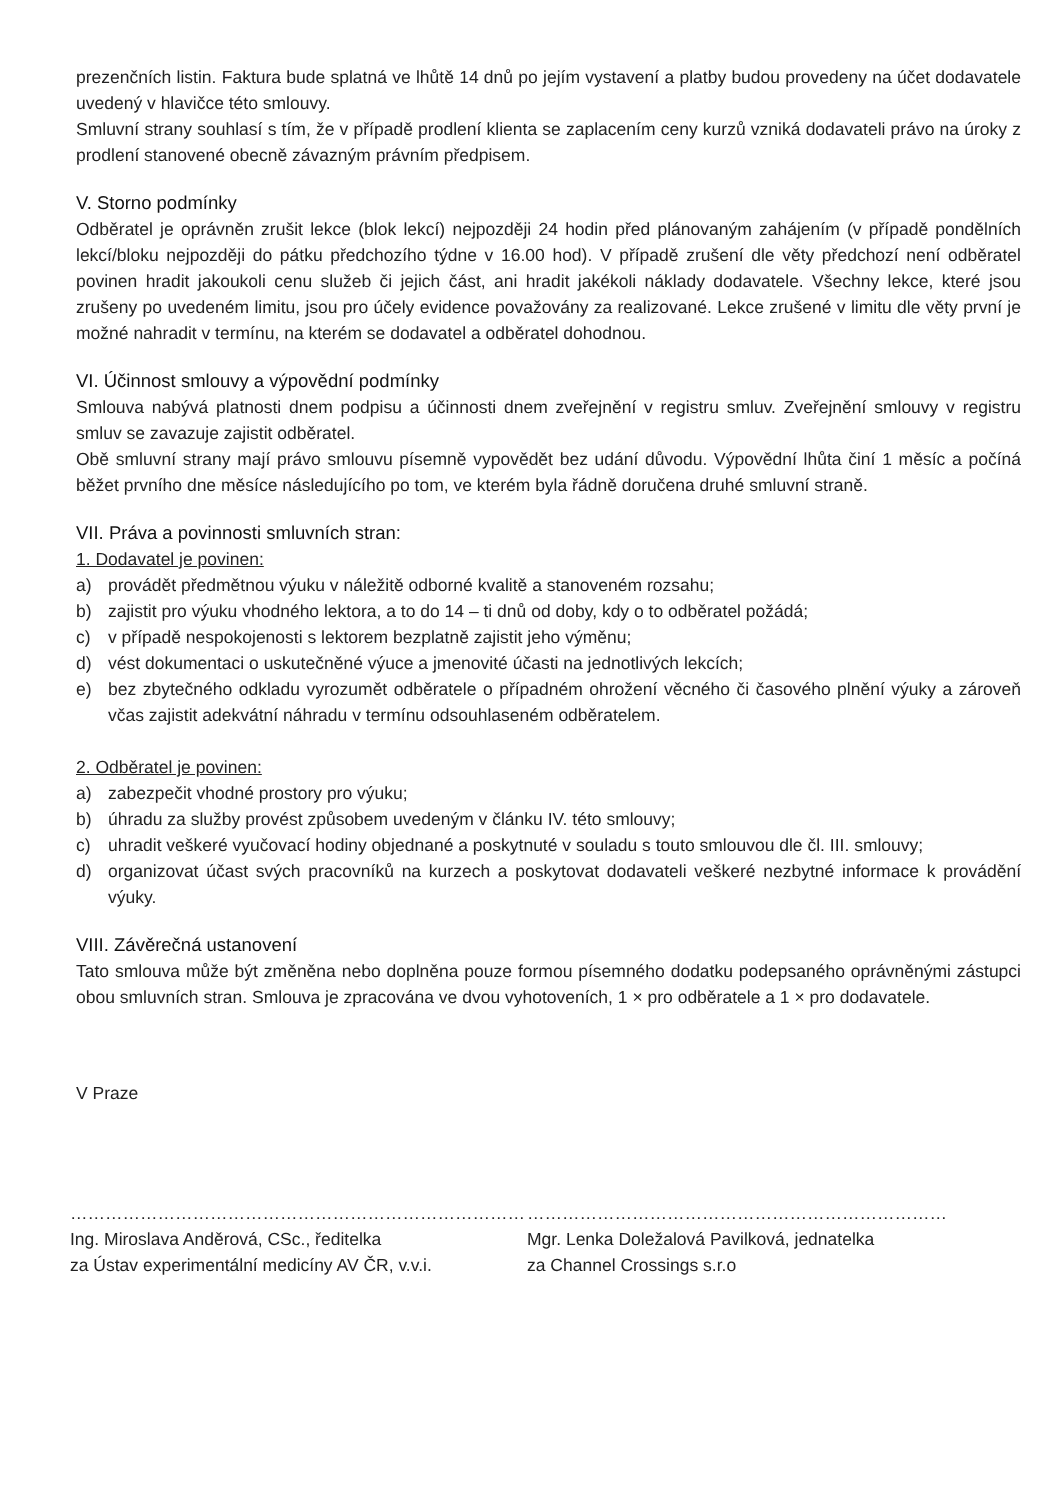prezenčních listin. Faktura bude splatná ve lhůtě 14 dnů po jejím vystavení a platby budou provedeny na účet dodavatele uvedený v hlavičce této smlouvy.
Smluvní strany souhlasí s tím, že v případě prodlení klienta se zaplacením ceny kurzů vzniká dodavateli právo na úroky z prodlení stanovené obecně závazným právním předpisem.
V. Storno podmínky
Odběratel je oprávněn zrušit lekce (blok lekcí) nejpozději 24 hodin před plánovaným zahájením (v případě pondělních lekcí/bloku nejpozději do pátku předchozího týdne v 16.00 hod). V případě zrušení dle věty předchozí není odběratel povinen hradit jakoukoli cenu služeb či jejich část, ani hradit jakékoli náklady dodavatele. Všechny lekce, které jsou zrušeny po uvedeném limitu, jsou pro účely evidence považovány za realizované. Lekce zrušené v limitu dle věty první je možné nahradit v termínu, na kterém se dodavatel a odběratel dohodnou.
VI. Účinnost smlouvy a výpovědní podmínky
Smlouva nabývá platnosti dnem podpisu a účinnosti dnem zveřejnění v registru smluv. Zveřejnění smlouvy v registru smluv se zavazuje zajistit odběratel.
Obě smluvní strany mají právo smlouvu písemně vypovědět bez udání důvodu. Výpovědní lhůta činí 1 měsíc a počíná běžet prvního dne měsíce následujícího po tom, ve kterém byla řádně doručena druhé smluvní straně.
VII. Práva a povinnosti smluvních stran:
1. Dodavatel je povinen:
a) provádět předmětnou výuku v náležitě odborné kvalitě a stanoveném rozsahu;
b) zajistit pro výuku vhodného lektora, a to do 14 – ti dnů od doby, kdy o to odběratel požádá;
c) v případě nespokojenosti s lektorem bezplatně zajistit jeho výměnu;
d) vést dokumentaci o uskutečněné výuce a jmenovité účasti na jednotlivých lekcích;
e) bez zbytečného odkladu vyrozumět odběratele o případném ohrožení věcného či časového plnění výuky a zároveň včas zajistit adekvátní náhradu v termínu odsouhlaseném odběratelem.
2. Odběratel je povinen:
a) zabezpečit vhodné prostory pro výuku;
b) úhradu za služby provést způsobem uvedeným v článku IV. této smlouvy;
c) uhradit veškeré vyučovací hodiny objednané a poskytnuté v souladu s touto smlouvou dle čl. III. smlouvy;
d) organizovat účast svých pracovníků na kurzech a poskytovat dodavateli veškeré nezbytné informace k provádění výuky.
VIII. Závěrečná ustanovení
Tato smlouva může být změněna nebo doplněna pouze formou písemného dodatku podepsaného oprávněnými zástupci obou smluvních stran. Smlouva je zpracována ve dvou vyhotoveních, 1 × pro odběratele a 1 × pro dodavatele.
V Praze
……………………………………………………………………
Ing. Miroslava Anděrová, CSc., ředitelka
za Ústav experimentální medicíny AV ČR, v.v.i.
………………………………………………………………
Mgr. Lenka Doležalová Pavilková, jednatelka
za Channel Crossings s.r.o